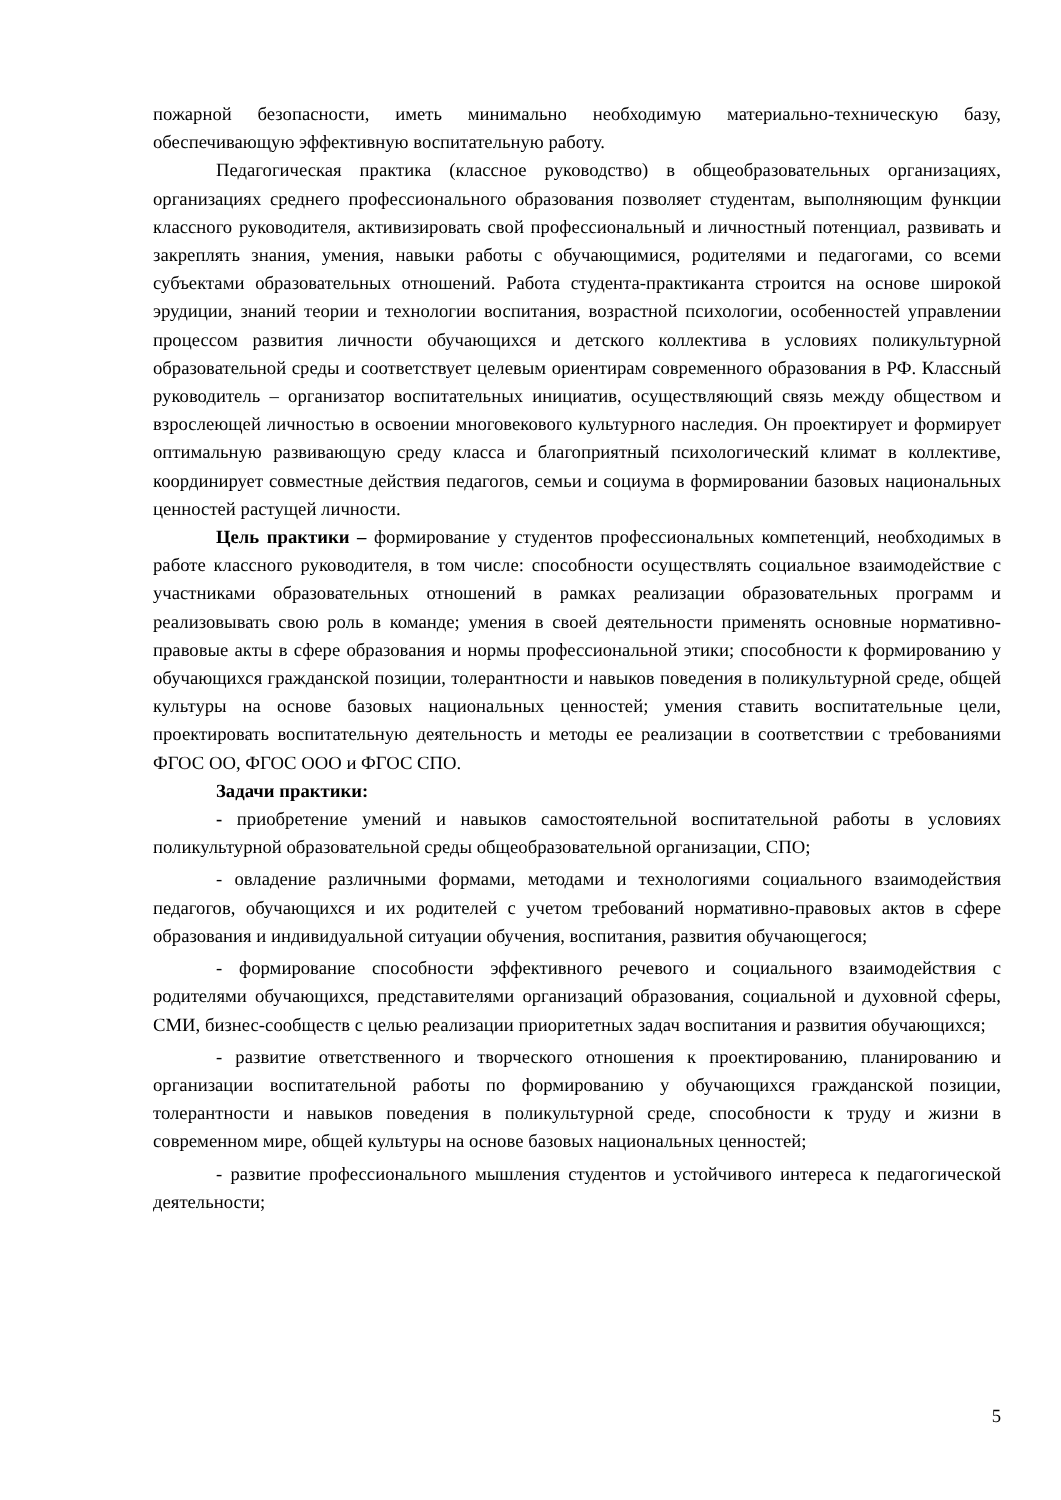пожарной безопасности, иметь минимально необходимую материально-техническую базу, обеспечивающую эффективную воспитательную работу.
Педагогическая практика (классное руководство) в общеобразовательных организациях, организациях среднего профессионального образования позволяет студентам, выполняющим функции классного руководителя, активизировать свой профессиональный и личностный потенциал, развивать и закреплять знания, умения, навыки работы с обучающимися, родителями и педагогами, со всеми субъектами образовательных отношений. Работа студента-практиканта строится на основе широкой эрудиции, знаний теории и технологии воспитания, возрастной психологии, особенностей управлении процессом развития личности обучающихся и детского коллектива в условиях поликультурной образовательной среды и соответствует целевым ориентирам современного образования в РФ. Классный руководитель – организатор воспитательных инициатив, осуществляющий связь между обществом и взрослеющей личностью в освоении многовекового культурного наследия. Он проектирует и формирует оптимальную развивающую среду класса и благоприятный психологический климат в коллективе, координирует совместные действия педагогов, семьи и социума в формировании базовых национальных ценностей растущей личности.
Цель практики – формирование у студентов профессиональных компетенций, необходимых в работе классного руководителя, в том числе: способности осуществлять социальное взаимодействие с участниками образовательных отношений в рамках реализации образовательных программ и реализовывать свою роль в команде; умения в своей деятельности применять основные нормативно-правовые акты в сфере образования и нормы профессиональной этики; способности к формированию у обучающихся гражданской позиции, толерантности и навыков поведения в поликультурной среде, общей культуры на основе базовых национальных ценностей; умения ставить воспитательные цели, проектировать воспитательную деятельность и методы ее реализации в соответствии с требованиями ФГОС ОО, ФГОС ООО и ФГОС СПО.
Задачи практики:
- приобретение умений и навыков самостоятельной воспитательной работы в условиях поликультурной образовательной среды общеобразовательной организации, СПО;
- овладение различными формами, методами и технологиями социального взаимодействия педагогов, обучающихся и их родителей с учетом требований нормативно-правовых актов в сфере образования и индивидуальной ситуации обучения, воспитания, развития обучающегося;
- формирование способности эффективного речевого и социального взаимодействия с родителями обучающихся, представителями организаций образования, социальной и духовной сферы, СМИ, бизнес-сообществ с целью реализации приоритетных задач воспитания и развития обучающихся;
- развитие ответственного и творческого отношения к проектированию, планированию и организации воспитательной работы по формированию у обучающихся гражданской позиции, толерантности и навыков поведения в поликультурной среде, способности к труду и жизни в современном мире, общей культуры на основе базовых национальных ценностей;
- развитие профессионального мышления студентов и устойчивого интереса к педагогической деятельности;
5